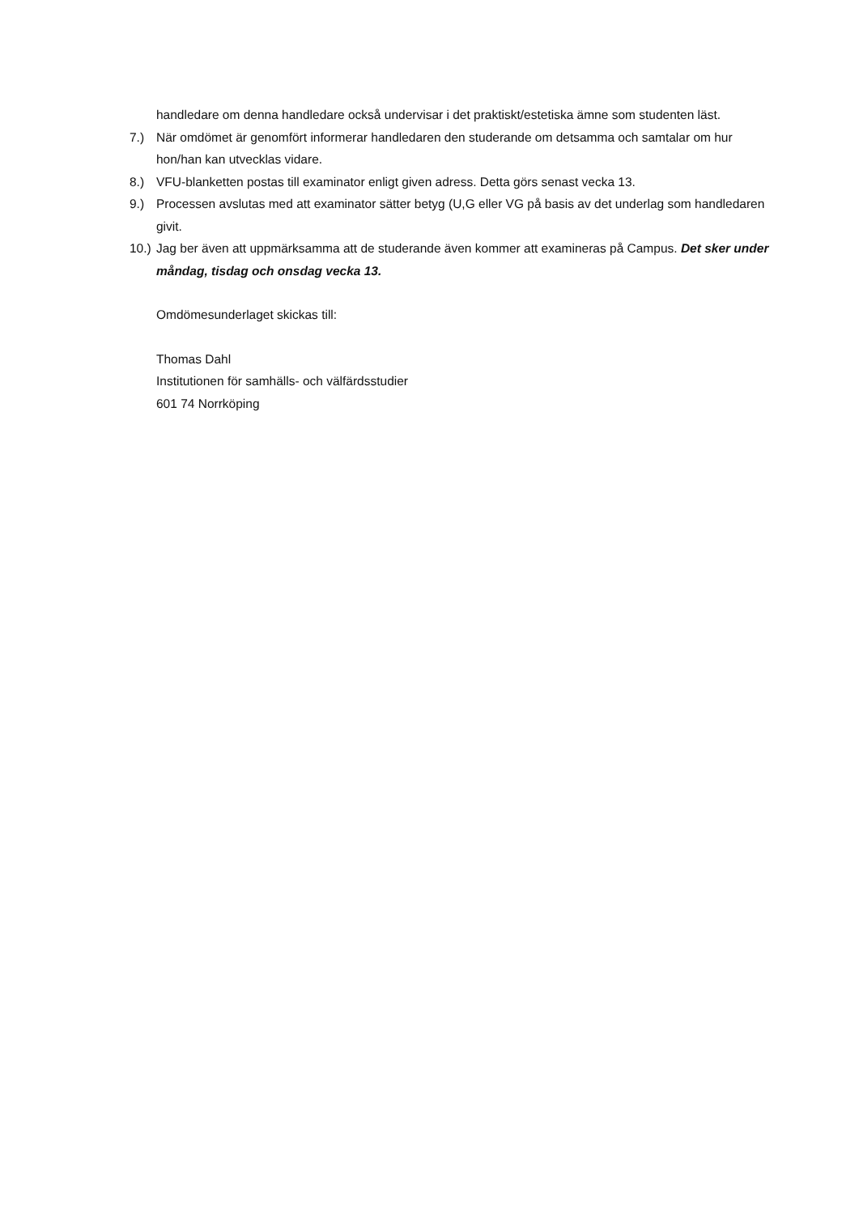handledare om denna handledare också undervisar i det praktiskt/estetiska ämne som studenten läst.
7.) När omdömet är genomfört informerar handledaren den studerande om detsamma och samtalar om hur hon/han kan utvecklas vidare.
8.) VFU-blanketten postas till examinator enligt given adress. Detta görs senast vecka 13.
9.) Processen avslutas med att examinator sätter betyg (U,G eller VG på basis av det underlag som handledaren givit.
10.) Jag ber även att uppmärksamma att de studerande även kommer att examineras på Campus. Det sker under måndag, tisdag och onsdag vecka 13.
Omdömesunderlaget skickas till:
Thomas Dahl
Institutionen för samhälls- och välfärdsstudier
601 74 Norrköping